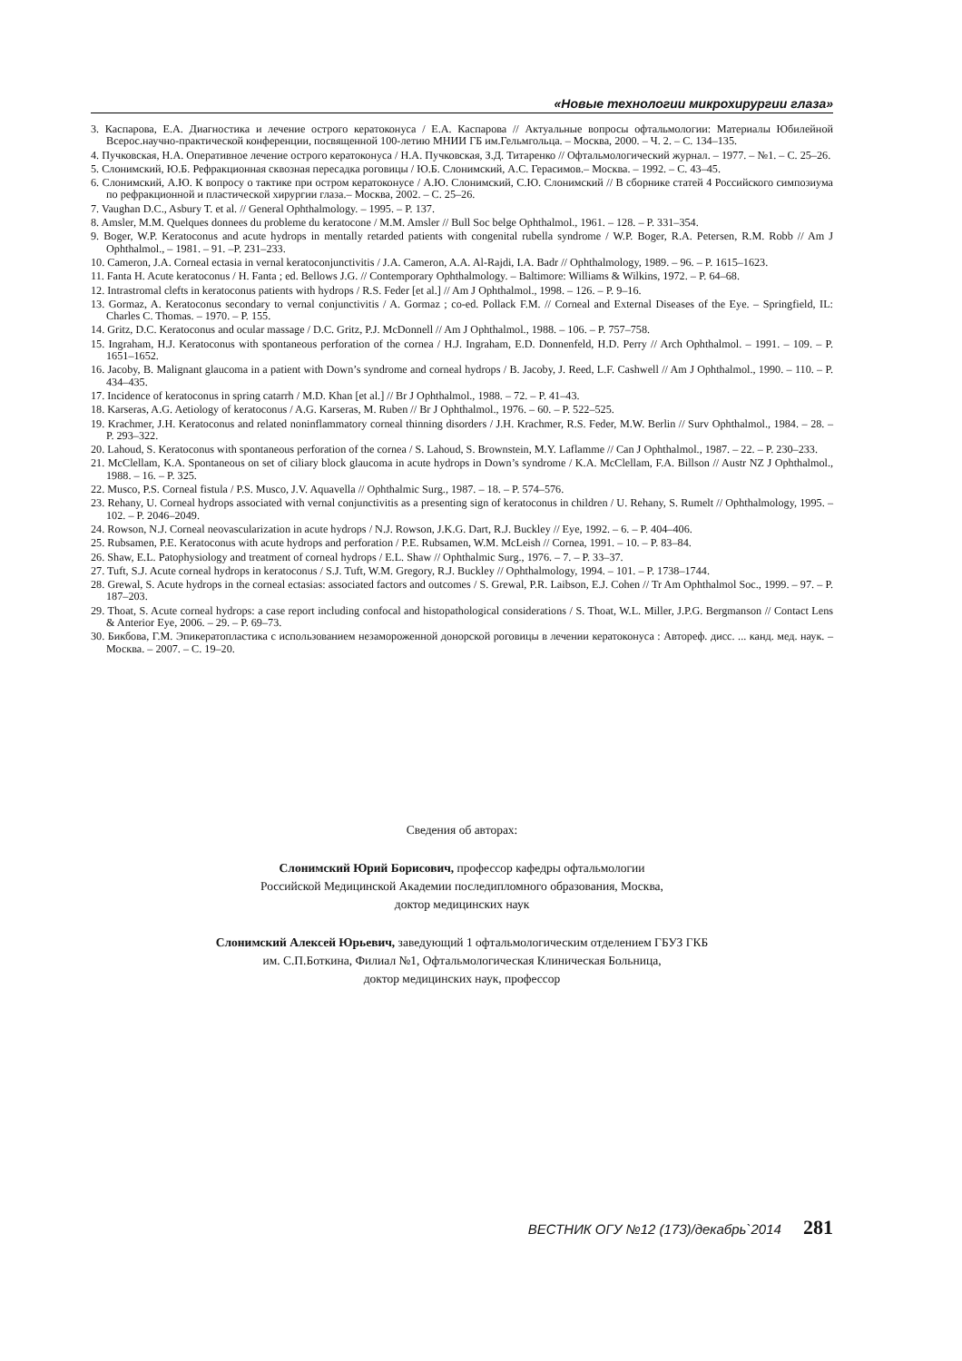«Новые технологии микрохирургии глаза»
3. Каспарова, Е.А. Диагностика и лечение острого кератоконуса / Е.А. Каспарова // Актуальные вопросы офтальмологии: Материалы Юбилейной Всерос.научно-практической конференции, посвященной 100-летию МНИИ ГБ им.Гельмгольца. – Москва, 2000. – Ч. 2. – С. 134–135.
4. Пучковская, Н.А. Оперативное лечение острого кератоконуса / Н.А. Пучковская, З.Д. Титаренко // Офтальмологический журнал. – 1977. – №1. – С. 25–26.
5. Слонимский, Ю.Б. Рефракционная сквозная пересадка роговицы / Ю.Б. Слонимский, А.С. Герасимов.– Москва. – 1992. – С. 43–45.
6. Слонимский, А.Ю. К вопросу о тактике при остром кератоконусе / А.Ю. Слонимский, С.Ю. Слонимский // В сборнике статей 4 Российского симпозиума по рефракционной и пластической хирургии глаза.– Москва, 2002. – С. 25–26.
7. Vaughan D.C., Asbury T. et al. // General Ophthalmology. – 1995. – P. 137.
8. Amsler, M.M. Quelques donnees du probleme du keratocone / M.M. Amsler // Bull Soc belge Ophthalmol., 1961. – 128. – P. 331–354.
9. Boger, W.P. Keratoconus and acute hydrops in mentally retarded patients with congenital rubella syndrome / W.P. Boger, R.A. Petersen, R.M. Robb // Am J Ophthalmol., – 1981. – 91. –P. 231–233.
10. Cameron, J.A. Corneal ectasia in vernal keratoconjunctivitis / J.A. Cameron, A.A. Al-Rajdi, I.A. Badr // Ophthalmology, 1989. – 96. – P. 1615–1623.
11. Fanta H. Acute keratoconus / H. Fanta ; ed. Bellows J.G. // Contemporary Ophthalmology. – Baltimore: Williams & Wilkins, 1972. – P. 64–68.
12. Intrastromal clefts in keratoconus patients with hydrops / R.S. Feder [et al.] // Am J Ophthalmol., 1998. – 126. – P. 9–16.
13. Gormaz, A. Keratoconus secondary to vernal conjunctivitis / A. Gormaz ; co-ed. Pollack F.M. // Corneal and External Diseases of the Eye. – Springfield, IL: Charles C. Thomas. – 1970. – P. 155.
14. Gritz, D.C. Keratoconus and ocular massage / D.C. Gritz, P.J. McDonnell // Am J Ophthalmol., 1988. – 106. – P. 757–758.
15. Ingraham, H.J. Keratoconus with spontaneous perforation of the cornea / H.J. Ingraham, E.D. Donnenfeld, H.D. Perry // Arch Ophthalmol. – 1991. – 109. – P. 1651–1652.
16. Jacoby, B. Malignant glaucoma in a patient with Down’s syndrome and corneal hydrops / B. Jacoby, J. Reed, L.F. Cashwell // Am J Ophthalmol., 1990. – 110. – P. 434–435.
17. Incidence of keratoconus in spring catarrh / M.D. Khan [et al.] // Br J Ophthalmol., 1988. – 72. – P. 41–43.
18. Karseras, A.G. Aetiology of keratoconus / A.G. Karseras, M. Ruben // Br J Ophthalmol., 1976. – 60. – P. 522–525.
19. Krachmer, J.H. Keratoconus and related noninflammatory corneal thinning disorders / J.H. Krachmer, R.S. Feder, M.W. Berlin // Surv Ophthalmol., 1984. – 28. – P. 293–322.
20. Lahoud, S. Keratoconus with spontaneous perforation of the cornea / S. Lahoud, S. Brownstein, M.Y. Laflamme // Can J Ophthalmol., 1987. – 22. – P. 230–233.
21. McClellam, K.A. Spontaneous on set of ciliary block glaucoma in acute hydrops in Down’s syndrome / K.A. McClellam, F.A. Billson // Austr NZ J Ophthalmol., 1988. – 16. – P. 325.
22. Musco, P.S. Corneal fistula / P.S. Musco, J.V. Aquavella // Ophthalmic Surg., 1987. – 18. – P. 574–576.
23. Rehany, U. Corneal hydrops associated with vernal conjunctivitis as a presenting sign of keratoconus in children / U. Rehany, S. Rumelt // Ophthalmology, 1995. – 102. – P. 2046–2049.
24. Rowson, N.J. Corneal neovascularization in acute hydrops / N.J. Rowson, J.K.G. Dart, R.J. Buckley // Eye, 1992. – 6. – P. 404–406.
25. Rubsamen, P.E. Keratoconus with acute hydrops and perforation / P.E. Rubsamen, W.M. McLeish // Cornea, 1991. – 10. – P. 83–84.
26. Shaw, E.L. Patophysiology and treatment of corneal hydrops / E.L. Shaw // Ophthalmic Surg., 1976. – 7. – P. 33–37.
27. Tuft, S.J. Acute corneal hydrops in keratoconus / S.J. Tuft, W.M. Gregory, R.J. Buckley // Ophthalmology, 1994. – 101. – P. 1738–1744.
28. Grewal, S. Acute hydrops in the corneal ectasias: associated factors and outcomes / S. Grewal, P.R. Laibson, E.J. Cohen // Tr Am Ophthalmol Soc., 1999. – 97. – P. 187–203.
29. Thoat, S. Acute corneal hydrops: a case report including confocal and histopathological considerations / S. Thoat, W.L. Miller, J.P.G. Bergmanson // Contact Lens & Anterior Eye, 2006. – 29. – P. 69–73.
30. Бикбова, Г.М. Эпикератопластика с использованием незамороженной донорской роговицы в лечении кератоконуса : Автореф. дисс. ... канд. мед. наук. – Москва. – 2007. – С. 19–20.
Сведения об авторах:
Слонимский Юрий Борисович, профессор кафедры офтальмологии
Российской Медицинской Академии последипломного образования, Москва,
доктор медицинских наук
Слонимский Алексей Юрьевич, заведующий 1 офтальмологическим отделением ГБУЗ ГКБ
им. С.П.Боткина, Филиал №1, Офтальмологическая Клиническая Больница,
доктор медицинских наук, профессор
ВЕСТНИК ОГУ №12 (173)/декабрь`2014 281